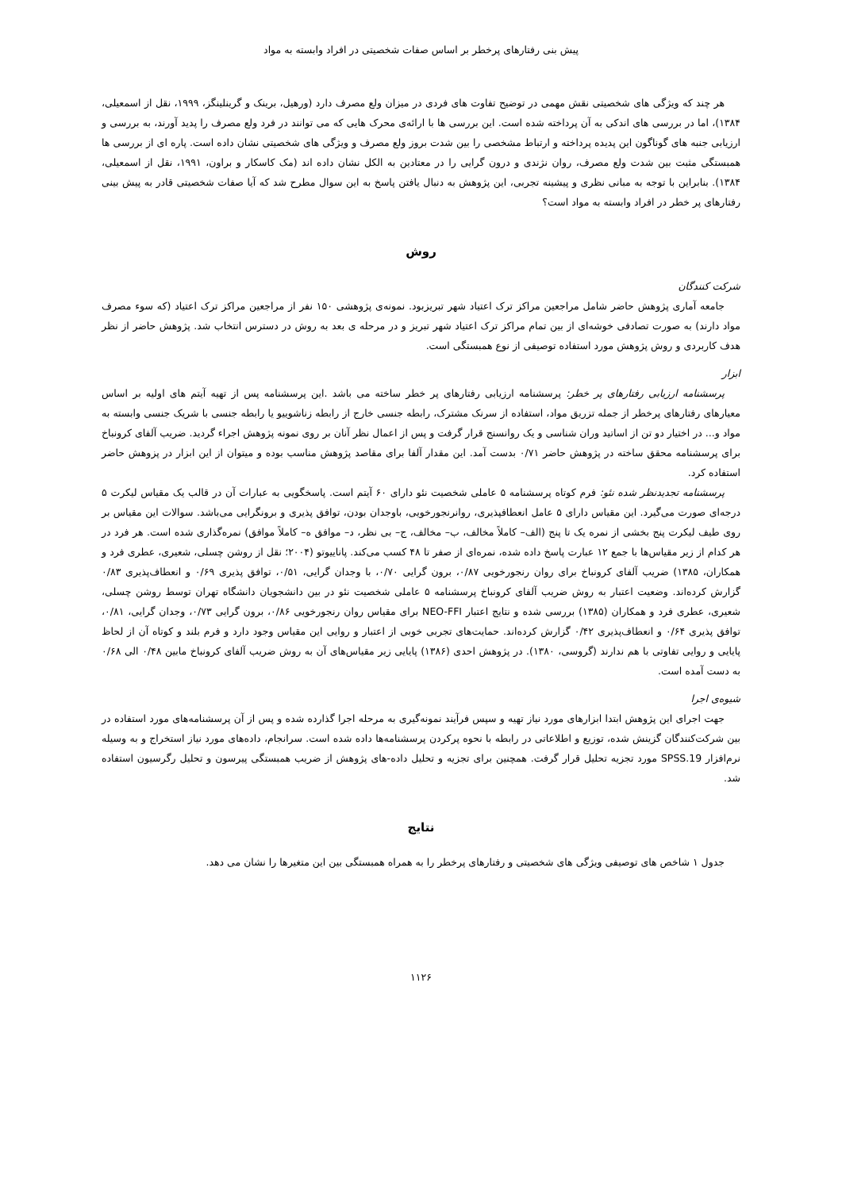پیش بنی رفتارهای پرخطر بر اساس صفات شخصیتی در افراد وابسته به مواد
هر چند که ویژگی های شخصیتی نقش مهمی در توضیح تفاوت های فردی در میزان ولع مصرف دارد (ورهیل، برینک و گرینلینگز، ۱۹۹۹، نقل از اسمعیلی، ۱۳۸۴)، اما در بررسی های اندکی به آن پرداخته شده است. این بررسی ها با ارائه‌ی محرک هایی که می توانند در فرد ولع مصرف را پدید آورند، به بررسی و ارزیابی جنبه های گوناگون این پدیده پرداخته و ارتباط مشخصی را بین شدت بروز ولع مصرف و ویژگی های شخصیتی نشان داده است. پاره ای از بررسی ها همبستگی مثبت بین شدت ولع مصرف، روان نژندی و درون گرایی را در معتادین به الکل نشان داده اند (مک کاسکار و براون، ۱۹۹۱، نقل از اسمعیلی، ۱۳۸۴). بنابراین با توجه به مبانی نظری و پیشینه تجربی، این پژوهش به دنبال یافتن پاسخ به این سوال مطرح شد که آیا صفات شخصیتی قادر به پیش بینی رفتارهای پر خطر در افراد وابسته به مواد است؟
روش
شرکت کنندگان
جامعه آماری پژوهش حاضر شامل مراجعین مراکز ترک اعتیاد شهر تبریزبود. نمونه‌ی پژوهشی ۱۵۰ نفر از مراجعین مراکز ترک اعتیاد (که سوء مصرف مواد دارند) به صورت تصادفی خوشه‌ای از بین تمام مراکز ترک اعتیاد شهر تبریز و در مرحله ی بعد به روش در دسترس انتخاب شد. پژوهش حاضر از نظر هدف کاربردی و روش پژوهش مورد استفاده توصیفی از نوع همبستگی است.
ابزار
پرسشنامه ارزیابی رفتارهای پر خطر: پرسشنامه ارزیابی رفتارهای پر خطر ساخته می باشد .این پرسشنامه پس از تهیه آیتم های اولیه بر اساس معیارهای رفتارهای پرخطر از جمله تزریق مواد، استفاده از سرنک مشترک، رابطه جنسی خارج از رابطه زناشوییو یا رابطه جنسی با شریک جنسی وابسته به مواد و... در اختیار دو تن از اساتید وران شناسی و یک روانسنج قرار گرفت و پس از اعمال نظر آنان بر روی نمونه پژوهش اجراء گردید. ضریب آلفای کرونباخ برای پرسشنامه محقق ساخته در پژوهش حاضر ۰/۷۱ بدست آمد. این مقدار آلفا برای مقاصد پژوهش مناسب بوده و میتوان از این ابزار در پزوهش حاضر استفاده کرد.
پرسشنامه تجدیدنظر شده نئو: فرم کوتاه پرسشنامه ۵ عاملی شخصیت نئو دارای ۶۰ آیتم است. پاسخگویی به عبارات آن در قالب یک مقیاس لیکرت ۵ درجه‌ای صورت می‌گیرد. این مقیاس دارای ۵ عامل انعطافپذیری، روانرنجورخویی، باوجدان بودن، توافق پذیری و برونگرایی می‌باشد. سوالات این مقیاس بر روی طیف لیکرت پنج بخشی از نمره یک تا پنج (الف– کاملاً مخالف، ب– مخالف، ج– بی نظر، د– موافق ه– کاملاً موافق) نمره‌گذاری شده است. هر فرد در هر کدام از زیر مقیاس‌ها با جمع ۱۲ عبارت پاسخ داده شده، نمره‌ای از صفر تا ۴۸ کسب می‌کند. پاناییوتو (۲۰۰۴؛ نقل از روشن چسلی، شعیری، عطری فرد و همکاران، ۱۳۸۵) ضریب آلفای کرونباخ برای روان رنجورخویی ۰/۸۷، برون گرایی ۰/۷۰، با وجدان گرایی، ۰/۵۱، توافق پذیری ۰/۶۹ و انعطاف‌پذیری ۰/۸۳ گزارش کرده‌اند. وضعیت اعتبار به روش ضریب آلفای کرونباخ پرسشنامه ۵ عاملی شخصیت نئو در بین دانشجویان دانشگاه تهران توسط روشن چسلی، شعیری، عطری فرد و همکاران (۱۳۸۵) بررسی شده و نتایج اعتبار NEO-FFI برای مقیاس روان رنجورخویی ۰/۸۶، برون گرایی ۰/۷۳، وجدان گرایی، ۰/۸۱، توافق پذیری ۰/۶۴ و انعطاف‌پذیری ۰/۴۲ گزارش کرده‌اند. حمایت‌های تجربی خوبی از اعتبار و روایی این مقیاس وجود دارد و فرم بلند و کوتاه آن از لحاظ پایایی و روایی تفاوتی با هم ندارند (گروسی، ۱۳۸۰). در پژوهش احدی (۱۳۸۶) پایایی زیر مقیاس‌های آن به روش ضریب آلفای کرونباخ مابین ۰/۴۸ الی ۰/۶۸ به دست آمده است.
شیوه‌ی اجرا
جهت اجرای این پژوهش ابتدا ابزارهای مورد نیاز تهیه و سپس فرآیند نمونه‌گیری به مرحله اجرا گذارده شده و پس از آن پرسشنامه‌های مورد استفاده در بین شرکت‌کنندگان گزینش شده، توزیع و اطلاعاتی در رابطه با نحوه پرکردن پرسشنامه‌ها داده شده است. سرانجام، داده‌های مورد نیاز استخراج و به وسیله نرم‌افزار SPSS.19 مورد تجزیه تحلیل قرار گرفت. همچنین برای تجزیه و تحلیل داده-های پژوهش از ضریب همبستگی پیرسون و تحلیل رگرسیون استفاده شد.
نتایج
جدول ۱ شاخص های توصیفی ویژگی های شخصیتی و رفتارهای پرخطر را به همراه همبستگی بین این متغیرها را نشان می دهد.
۱۱۲۶